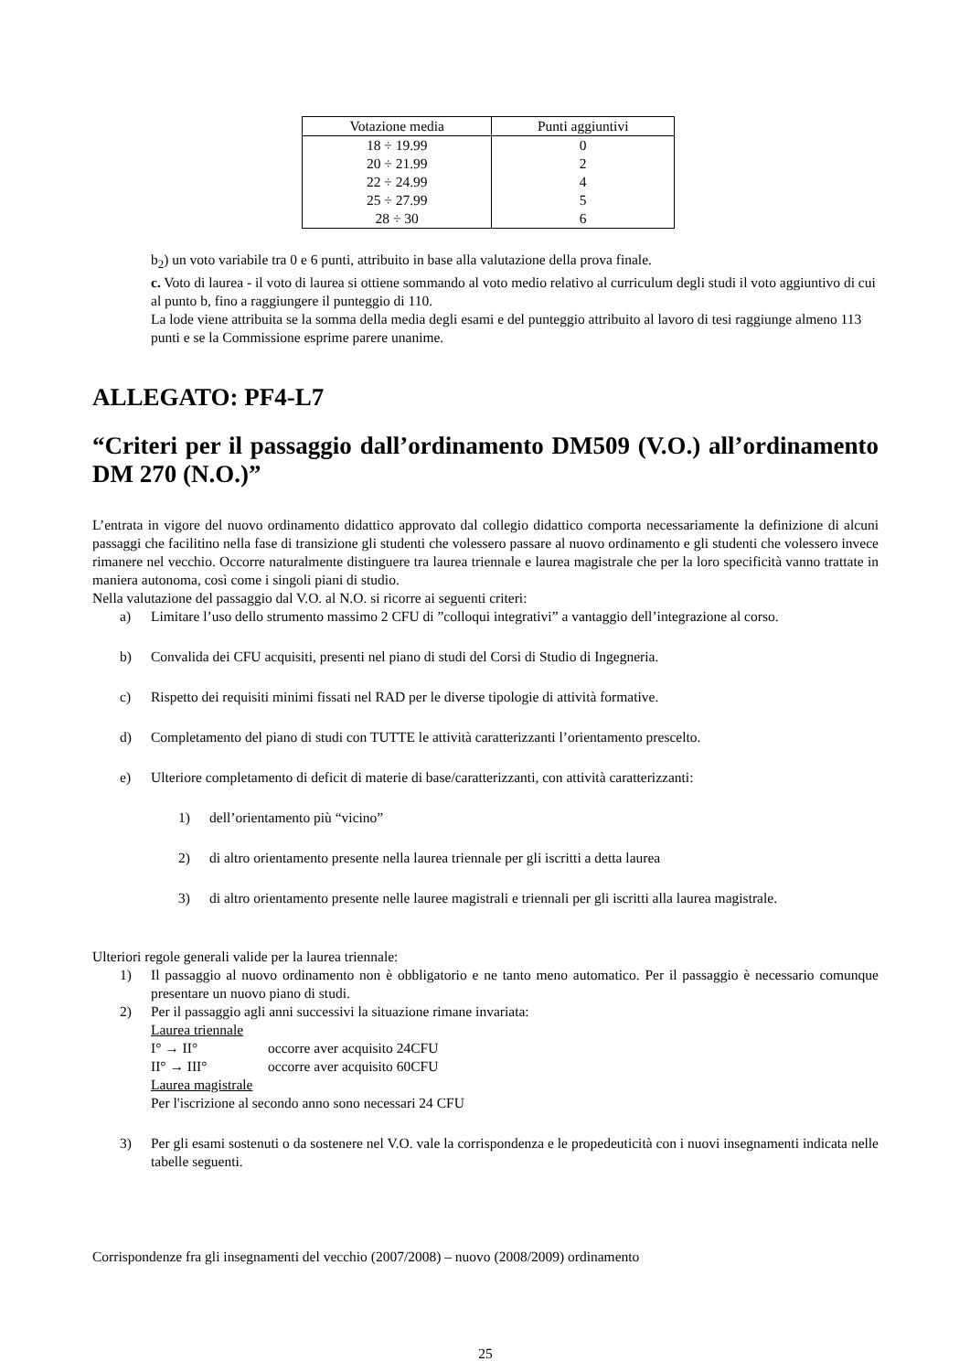| Votazione media | Punti aggiuntivi |
| --- | --- |
| 18 ÷ 19.99 | 0 |
| 20 ÷ 21.99 | 2 |
| 22 ÷ 24.99 | 4 |
| 25 ÷ 27.99 | 5 |
| 28 ÷ 30 | 6 |
b<sub>2</sub>) un voto variabile tra 0 e 6 punti, attribuito in base alla valutazione della prova finale.
c. Voto di laurea - il voto di laurea si ottiene sommando al voto medio relativo al curriculum degli studi il voto aggiuntivo di cui al punto b, fino a raggiungere il punteggio di 110.
La lode viene attribuita se la somma della media degli esami e del punteggio attribuito al lavoro di tesi raggiunge almeno 113 punti e se la Commissione esprime parere unanime.
ALLEGATO: PF4-L7
“Criteri per il passaggio dall’ordinamento DM509 (V.O.) all’ordinamento DM 270 (N.O.)”
L’entrata in vigore del nuovo ordinamento didattico approvato dal collegio didattico comporta necessariamente la definizione di alcuni passaggi che facilitino nella fase di transizione gli studenti che volessero passare al nuovo ordinamento e gli studenti che volessero invece rimanere nel vecchio. Occorre naturalmente distinguere tra laurea triennale e laurea magistrale che per la loro specificità vanno trattate in maniera autonoma, così come i singoli piani di studio.
Nella valutazione del passaggio dal V.O. al N.O. si ricorre ai seguenti criteri:
a) Limitare l’uso dello strumento massimo 2 CFU di ”colloqui integrativi” a vantaggio dell’integrazione al corso.
b) Convalida dei CFU acquisiti, presenti nel piano di studi del Corsi di Studio di Ingegneria.
c) Rispetto dei requisiti minimi fissati nel RAD per le diverse tipologie di attività formative.
d) Completamento del piano di studi con TUTTE le attività caratterizzanti l’orientamento prescelto.
e) Ulteriore completamento di deficit di materie di base/caratterizzanti, con attività caratterizzanti:
1) dell’orientamento più “vicino”
2) di altro orientamento presente nella laurea triennale per gli iscritti a detta laurea
3) di altro orientamento presente nelle lauree magistrali e triennali per gli iscritti alla laurea magistrale.
Ulteriori regole generali valide per la laurea triennale:
1) Il passaggio al nuovo ordinamento non è obbligatorio e ne tanto meno automatico. Per il passaggio è necessario comunque presentare un nuovo piano di studi.
2) Per il passaggio agli anni successivi la situazione rimane invariata:
Laurea triennale
I° → II° occorre aver acquisito 24CFU
II° → III° occorre aver acquisito 60CFU
Laurea magistrale
Per l'iscrizione al secondo anno sono necessari 24 CFU
3) Per gli esami sostenuti o da sostenere nel V.O. vale la corrispondenza e le propedeuticità con i nuovi insegnamenti indicata nelle tabelle seguenti.
Corrispondenze fra gli insegnamenti del vecchio (2007/2008) – nuovo (2008/2009) ordinamento
25